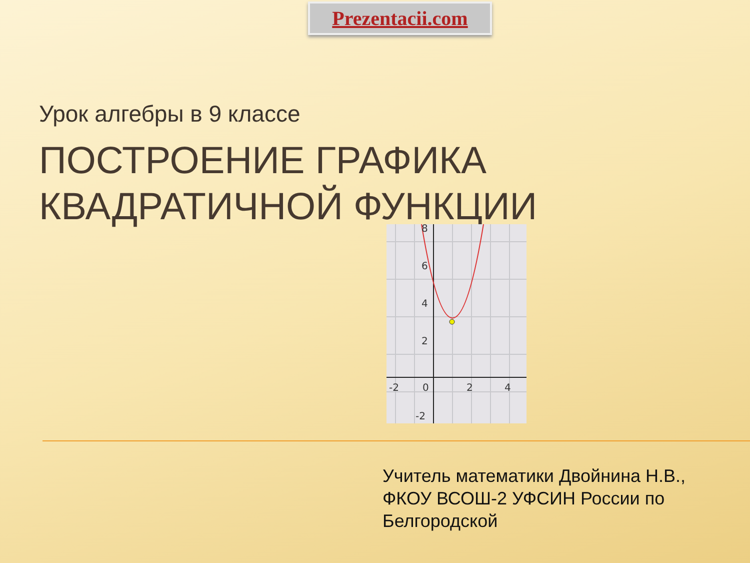Prezentacii.com
Урок алгебры в 9 классе
ПОСТРОЕНИЕ ГРАФИКА
КВАДРАТИЧНОЙ ФУНКЦИИ
8
6
4
2
-2
-2
0
2
4
Учитель математики Двойнина Н.В.,
ФКОУ ВСОШ-2 УФСИН России по
Белгородской